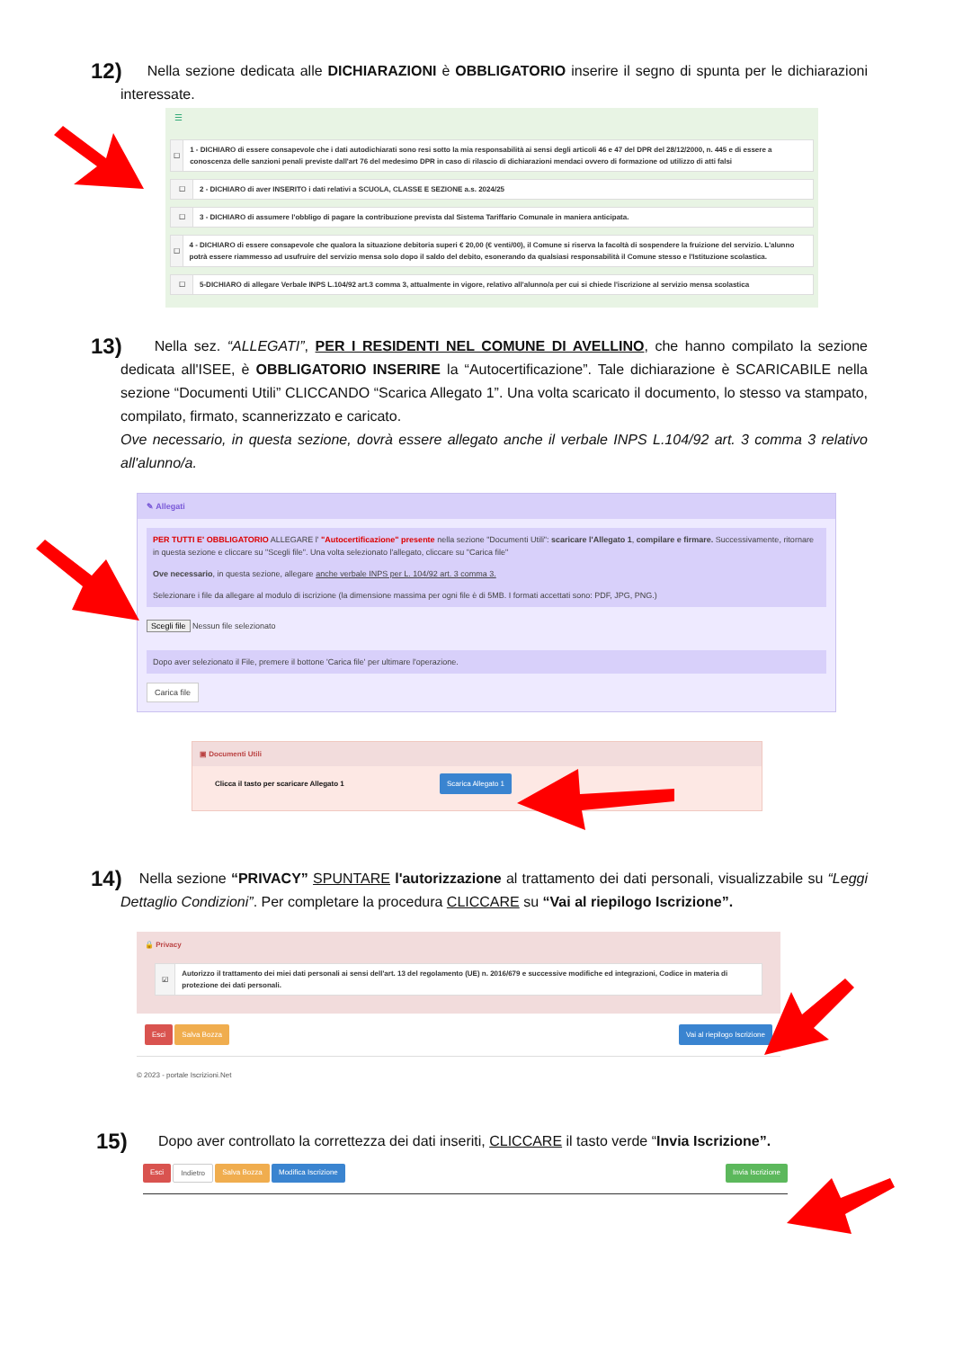12) Nella sezione dedicata alle DICHIARAZIONI è OBBLIGATORIO inserire il segno di spunta per le dichiarazioni interessate.
☰
☐
1 - DICHIARO di essere consapevole che i dati autodichiarati sono resi sotto la mia responsabilità ai sensi degli articoli 46 e 47 del DPR del 28/12/2000, n. 445 e di essere a conoscenza delle sanzioni penali previste dall'art 76 del medesimo DPR in caso di rilascio di dichiarazioni mendaci ovvero di formazione od utilizzo di atti falsi
☐
2 - DICHIARO di aver INSERITO i dati relativi a SCUOLA, CLASSE E SEZIONE a.s. 2024/25
☐
3 - DICHIARO di assumere l'obbligo di pagare la contribuzione prevista dal Sistema Tariffario Comunale in maniera anticipata.
☐
4 - DICHIARO di essere consapevole che qualora la situazione debitoria superi € 20,00 (€ venti/00), il Comune si riserva la facoltà di sospendere la fruizione del servizio. L'alunno potrà essere riammesso ad usufruire del servizio mensa solo dopo il saldo del debito, esonerando da qualsiasi responsabilità il Comune stesso e l'Istituzione scolastica.
☐
5-DICHIARO di allegare Verbale INPS L.104/92 art.3 comma 3, attualmente in vigore, relativo all'alunno/a per cui si chiede l'iscrizione al servizio mensa scolastica
13) Nella sez. “ALLEGATI”, PER I RESIDENTI NEL COMUNE DI AVELLINO, che hanno compilato la sezione dedicata all'ISEE, è OBBLIGATORIO INSERIRE la “Autocertificazione”. Tale dichiarazione è SCARICABILE nella sezione “Documenti Utili” CLICCANDO “Scarica Allegato 1”. Una volta scaricato il documento, lo stesso va stampato, compilato, firmato, scannerizzato e caricato.
Ove necessario, in questa sezione, dovrà essere allegato anche il verbale INPS L.104/92 art. 3 comma 3 relativo all'alunno/a.
✎ Allegati
PER TUTTI E' OBBLIGATORIO ALLEGARE l' "Autocertificazione" presente nella sezione "Documenti Utili": scaricare l'Allegato 1, compilare e firmare. Successivamente, ritornare in questa sezione e cliccare su "Scegli file". Una volta selezionato l'allegato, cliccare su "Carica file"
Ove necessario, in questa sezione, allegare anche verbale INPS per L. 104/92 art. 3 comma 3.
Selezionare i file da allegare al modulo di iscrizione (la dimensione massima per ogni file è di 5MB. I formati accettati sono: PDF, JPG, PNG.)
Scegli file Nessun file selezionato
Dopo aver selezionato il File, premere il bottone 'Carica file' per ultimare l'operazione.
Carica file
▣ Documenti Utili
Clicca il tasto per scaricare Allegato 1 Scarica Allegato 1
14) Nella sezione “PRIVACY” SPUNTARE l'autorizzazione al trattamento dei dati personali, visualizzabile su “Leggi Dettaglio Condizioni”. Per completare la procedura CLICCARE su “Vai al riepilogo Iscrizione”.
🔒 Privacy
☑
Autorizzo il trattamento dei miei dati personali ai sensi dell'art. 13 del regolamento (UE) n. 2016/679 e successive modifiche ed integrazioni, Codice in materia di protezione dei dati personali.
Esci Salva Bozza Vai al riepilogo Iscrizione
© 2023 - portale Iscrizioni.Net
15) Dopo aver controllato la correttezza dei dati inseriti, CLICCARE il tasto verde “Invia Iscrizione”.
Esci Indietro Salva Bozza Modifica Iscrizione Invia Iscrizione